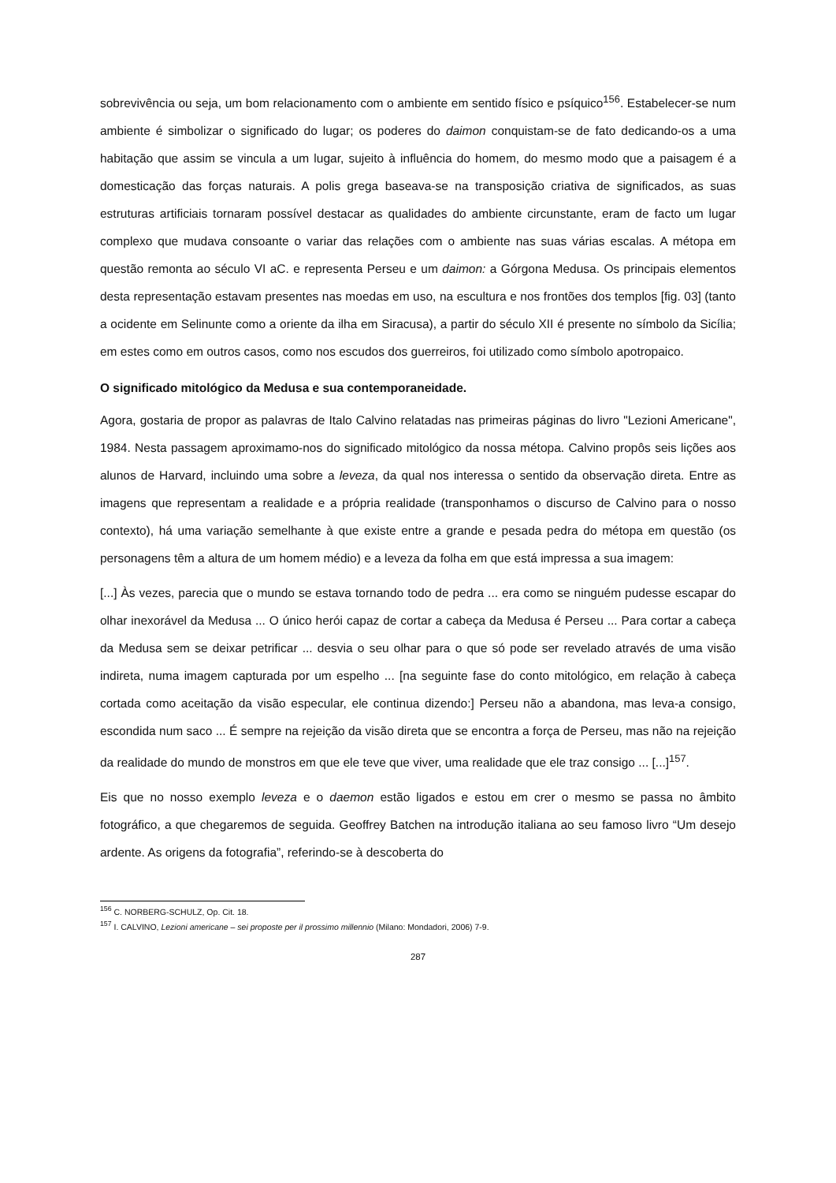sobrevivência ou seja, um bom relacionamento com o ambiente em sentido físico e psíquico<sup>156</sup>. Estabelecer-se num ambiente é simbolizar o significado do lugar; os poderes do daimon conquistam-se de fato dedicando-os a uma habitação que assim se vincula a um lugar, sujeito à influência do homem, do mesmo modo que a paisagem é a domesticação das forças naturais. A polis grega baseava-se na transposição criativa de significados, as suas estruturas artificiais tornaram possível destacar as qualidades do ambiente circunstante, eram de facto um lugar complexo que mudava consoante o variar das relações com o ambiente nas suas várias escalas. A métopa em questão remonta ao século VI aC. e representa Perseu e um daimon: a Górgona Medusa. Os principais elementos desta representação estavam presentes nas moedas em uso, na escultura e nos frontões dos templos [fig. 03] (tanto a ocidente em Selinunte como a oriente da ilha em Siracusa), a partir do século XII é presente no símbolo da Sicília; em estes como em outros casos, como nos escudos dos guerreiros, foi utilizado como símbolo apotropaico.
O significado mitológico da Medusa e sua contemporaneidade.
Agora, gostaria de propor as palavras de Italo Calvino relatadas nas primeiras páginas do livro "Lezioni Americane", 1984. Nesta passagem aproximamo-nos do significado mitológico da nossa métopa. Calvino propôs seis lições aos alunos de Harvard, incluindo uma sobre a leveza, da qual nos interessa o sentido da observação direta. Entre as imagens que representam a realidade e a própria realidade (transponhamos o discurso de Calvino para o nosso contexto), há uma variação semelhante à que existe entre a grande e pesada pedra do métopa em questão (os personagens têm a altura de um homem médio) e a leveza da folha em que está impressa a sua imagem:
[...] Às vezes, parecia que o mundo se estava tornando todo de pedra ... era como se ninguém pudesse escapar do olhar inexorável da Medusa ... O único herói capaz de cortar a cabeça da Medusa é Perseu ... Para cortar a cabeça da Medusa sem se deixar petrificar ... desvia o seu olhar para o que só pode ser revelado através de uma visão indireta, numa imagem capturada por um espelho ... [na seguinte fase do conto mitológico, em relação à cabeça cortada como aceitação da visão especular, ele continua dizendo:] Perseu não a abandona, mas leva-a consigo, escondida num saco ... É sempre na rejeição da visão direta que se encontra a força de Perseu, mas não na rejeição da realidade do mundo de monstros em que ele teve que viver, uma realidade que ele traz consigo ... [...]<sup>157</sup>.
Eis que no nosso exemplo leveza e o daemon estão ligados e estou em crer o mesmo se passa no âmbito fotográfico, a que chegaremos de seguida. Geoffrey Batchen na introdução italiana ao seu famoso livro “Um desejo ardente. As origens da fotografia”, referindo-se à descoberta do
<sup>156</sup> C. NORBERG-SCHULZ, Op. Cit. 18.
<sup>157</sup> I. CALVINO, Lezioni americane – sei proposte per il prossimo millennio (Milano: Mondadori, 2006) 7-9.
287